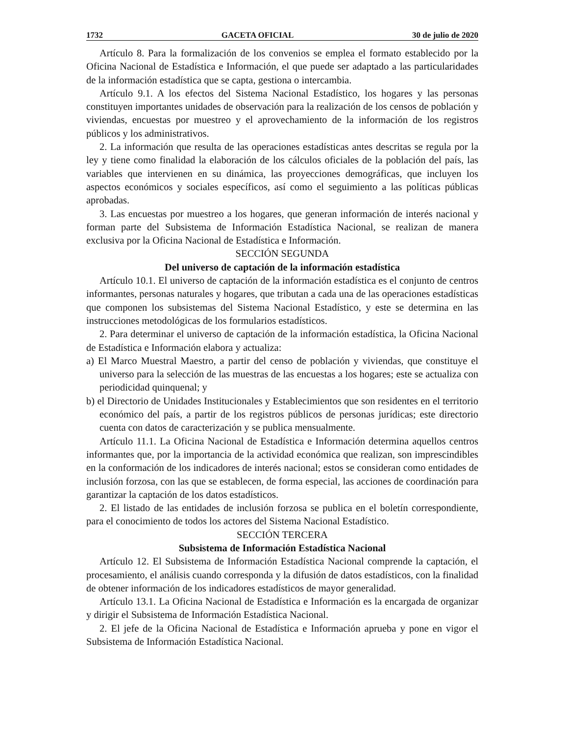1732 GACETA OFICIAL 30 de julio de 2020
Artículo 8. Para la formalización de los convenios se emplea el formato establecido por la Oficina Nacional de Estadística e Información, el que puede ser adaptado a las particularidades de la información estadística que se capta, gestiona o intercambia.
Artículo 9.1. A los efectos del Sistema Nacional Estadístico, los hogares y las personas constituyen importantes unidades de observación para la realización de los censos de población y viviendas, encuestas por muestreo y el aprovechamiento de la información de los registros públicos y los administrativos.
2. La información que resulta de las operaciones estadísticas antes descritas se regula por la ley y tiene como finalidad la elaboración de los cálculos oficiales de la población del país, las variables que intervienen en su dinámica, las proyecciones demográficas, que incluyen los aspectos económicos y sociales específicos, así como el seguimiento a las políticas públicas aprobadas.
3. Las encuestas por muestreo a los hogares, que generan información de interés nacional y forman parte del Subsistema de Información Estadística Nacional, se realizan de manera exclusiva por la Oficina Nacional de Estadística e Información.
SECCIÓN SEGUNDA
Del universo de captación de la información estadística
Artículo 10.1. El universo de captación de la información estadística es el conjunto de centros informantes, personas naturales y hogares, que tributan a cada una de las operaciones estadísticas que componen los subsistemas del Sistema Nacional Estadístico, y este se determina en las instrucciones metodológicas de los formularios estadísticos.
2. Para determinar el universo de captación de la información estadística, la Oficina Nacional de Estadística e Información elabora y actualiza:
a) El Marco Muestral Maestro, a partir del censo de población y viviendas, que constituye el universo para la selección de las muestras de las encuestas a los hogares; este se actualiza con periodicidad quinquenal; y
b) el Directorio de Unidades Institucionales y Establecimientos que son residentes en el territorio económico del país, a partir de los registros públicos de personas jurídicas; este directorio cuenta con datos de caracterización y se publica mensualmente.
Artículo 11.1. La Oficina Nacional de Estadística e Información determina aquellos centros informantes que, por la importancia de la actividad económica que realizan, son imprescindibles en la conformación de los indicadores de interés nacional; estos se consideran como entidades de inclusión forzosa, con las que se establecen, de forma especial, las acciones de coordinación para garantizar la captación de los datos estadísticos.
2. El listado de las entidades de inclusión forzosa se publica en el boletín correspondiente, para el conocimiento de todos los actores del Sistema Nacional Estadístico.
SECCIÓN TERCERA
Subsistema de Información Estadística Nacional
Artículo 12. El Subsistema de Información Estadística Nacional comprende la captación, el procesamiento, el análisis cuando corresponda y la difusión de datos estadísticos, con la finalidad de obtener información de los indicadores estadísticos de mayor generalidad.
Artículo 13.1. La Oficina Nacional de Estadística e Información es la encargada de organizar y dirigir el Subsistema de Información Estadística Nacional.
2. El jefe de la Oficina Nacional de Estadística e Información aprueba y pone en vigor el Subsistema de Información Estadística Nacional.